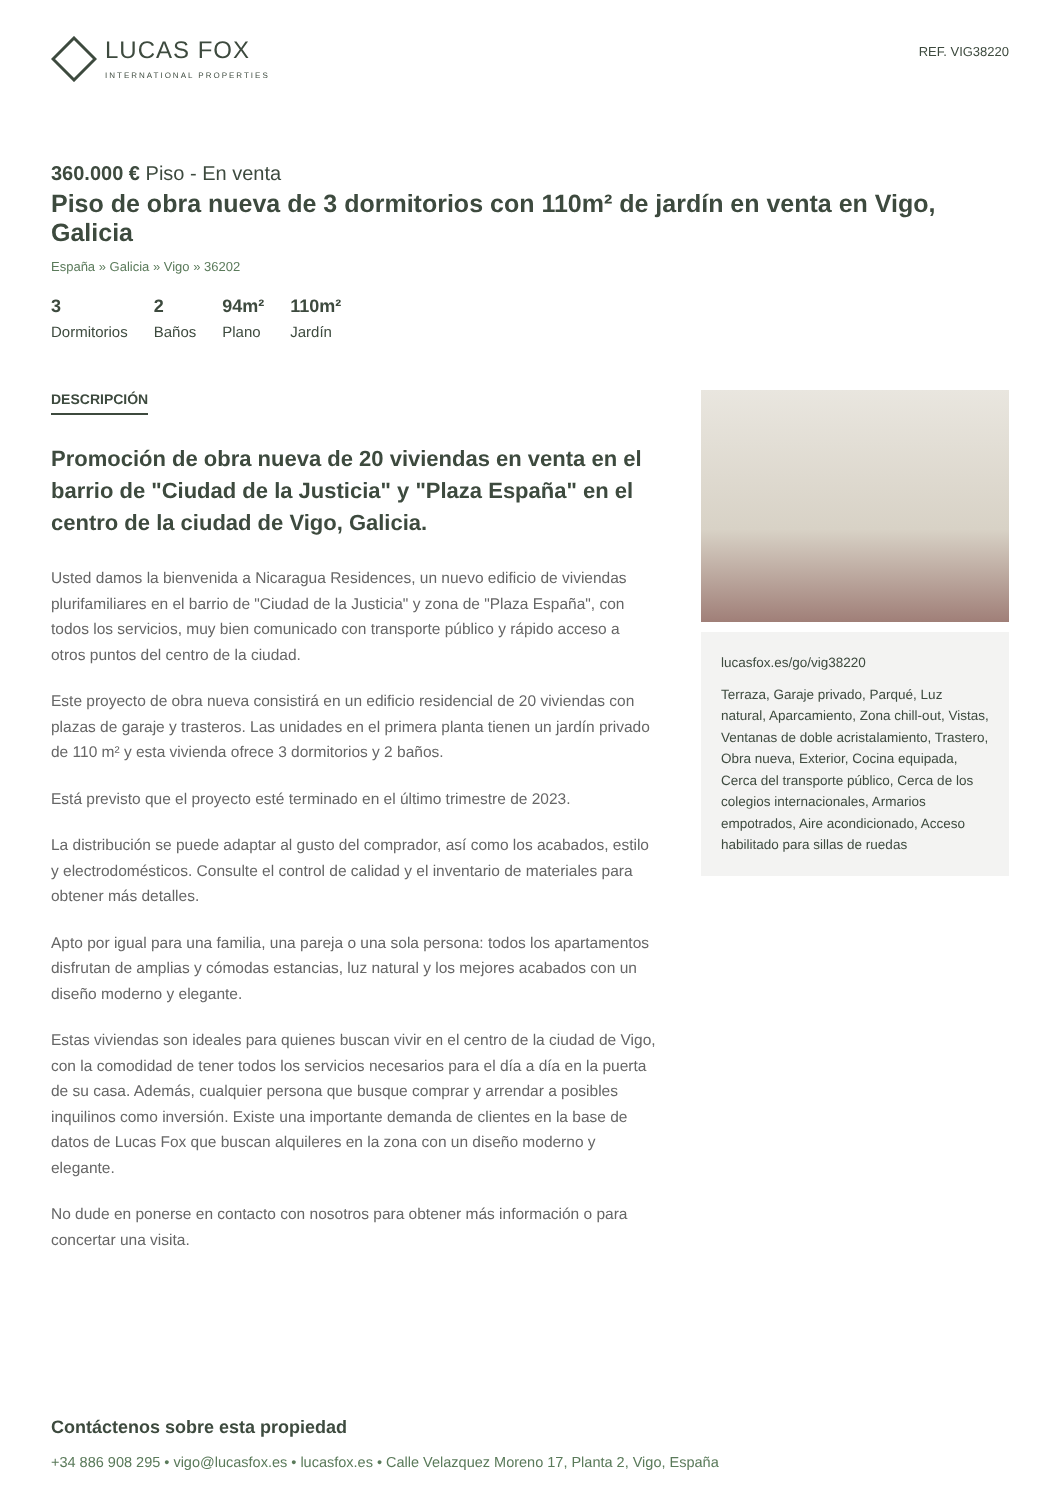LUCAS FOX
INTERNATIONAL PROPERTIES
REF. VIG38220
360.000 € Piso - En venta
Piso de obra nueva de 3 dormitorios con 110m² de jardín en venta en Vigo, Galicia
España » Galicia » Vigo » 36202
3
Dormitorios
2
Baños
94m²
Plano
110m²
Jardín
DESCRIPCIÓN
Promoción de obra nueva de 20 viviendas en venta en el barrio de "Ciudad de la Justicia" y "Plaza España" en el centro de la ciudad de Vigo, Galicia.
Usted damos la bienvenida a Nicaragua Residences, un nuevo edificio de viviendas plurifamiliares en el barrio de "Ciudad de la Justicia" y zona de "Plaza España", con todos los servicios, muy bien comunicado con transporte público y rápido acceso a otros puntos del centro de la ciudad.
Este proyecto de obra nueva consistirá en un edificio residencial de 20 viviendas con plazas de garaje y trasteros. Las unidades en el primera planta tienen un jardín privado de 110 m² y esta vivienda ofrece 3 dormitorios y 2 baños.
Está previsto que el proyecto esté terminado en el último trimestre de 2023.
La distribución se puede adaptar al gusto del comprador, así como los acabados, estilo y electrodomésticos. Consulte el control de calidad y el inventario de materiales para obtener más detalles.
Apto por igual para una familia, una pareja o una sola persona: todos los apartamentos disfrutan de amplias y cómodas estancias, luz natural y los mejores acabados con un diseño moderno y elegante.
Estas viviendas son ideales para quienes buscan vivir en el centro de la ciudad de Vigo, con la comodidad de tener todos los servicios necesarios para el día a día en la puerta de su casa. Además, cualquier persona que busque comprar y arrendar a posibles inquilinos como inversión. Existe una importante demanda de clientes en la base de datos de Lucas Fox que buscan alquileres en la zona con un diseño moderno y elegante.
No dude en ponerse en contacto con nosotros para obtener más información o para concertar una visita.
lucasfox.es/go/vig38220
Terraza, Garaje privado, Parqué, Luz natural, Aparcamiento, Zona chill-out, Vistas, Ventanas de doble acristalamiento, Trastero, Obra nueva, Exterior, Cocina equipada, Cerca del transporte público, Cerca de los colegios internacionales, Armarios empotrados, Aire acondicionado, Acceso habilitado para sillas de ruedas
Contáctenos sobre esta propiedad
+34 886 908 295 • vigo@lucasfox.es • lucasfox.es • Calle Velazquez Moreno 17, Planta 2, Vigo, España